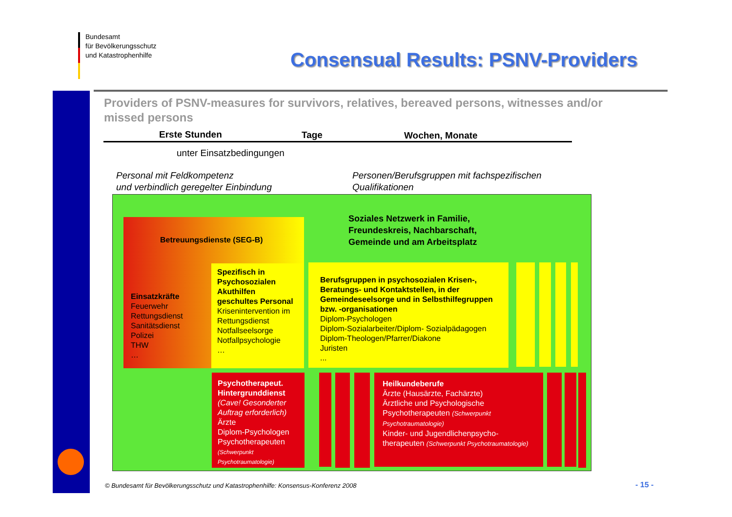Bundesamt
für Bevölkerungsschutz
und Katastrophenhilfe
Consensual Results: PSNV-Providers
Providers of PSNV-measures for survivors, relatives, bereaved persons, witnesses and/or missed persons
Erste Stunden Tage Wochen, Monate
unter Einsatzbedingungen
Personal mit Feldkompetenz
und verbindlich geregelter Einbindung
Personen/Berufsgruppen mit fachspezifischen
Qualifikationen
Soziales Netzwerk in Familie,
Freundeskreis, Nachbarschaft,
Gemeinde und am Arbeitsplatz
Betreuungsdienste (SEG-B)
Einsatzkräfte
Feuerwehr
Rettungsdienst
Sanitätsdienst
Polizei
THW
…
Spezifisch in Psychosozialen Akuthilfen geschultes Personal
Krisenintervention im Rettungsdienst
Notfallseelsorge
Notfallpsychologie
…
Berufsgruppen in psychosozialen Krisen-, Beratungs- und Kontaktstellen, in der Gemeindeseelsorge und in Selbsthilfegruppen bzw. -organisationen
Diplom-Psychologen
Diplom-Sozialarbeiter/Diplom- Sozialpädagogen
Diplom-Theologen/Pfarrer/Diakone
Juristen
...
Psychotherapeut. Hintergrunddienst
(Cave! Gesonderter Auftrag erforderlich)
Ärzte
Diplom-Psychologen
Psychotherapeuten
(Schwerpunkt Psychotraumatologie)
Heilkundeberufe
Ärzte (Hausärzte, Fachärzte)
Ärztliche und Psychologische Psychotherapeuten (Schwerpunkt Psychotraumatologie)
Kinder- und Jugendlichenpsycho-therapeuten (Schwerpunkt Psychotraumatologie)
© Bundesamt für Bevölkerungsschutz und Katastrophenhilfe: Konsensus-Konferenz 2008
- 15 -